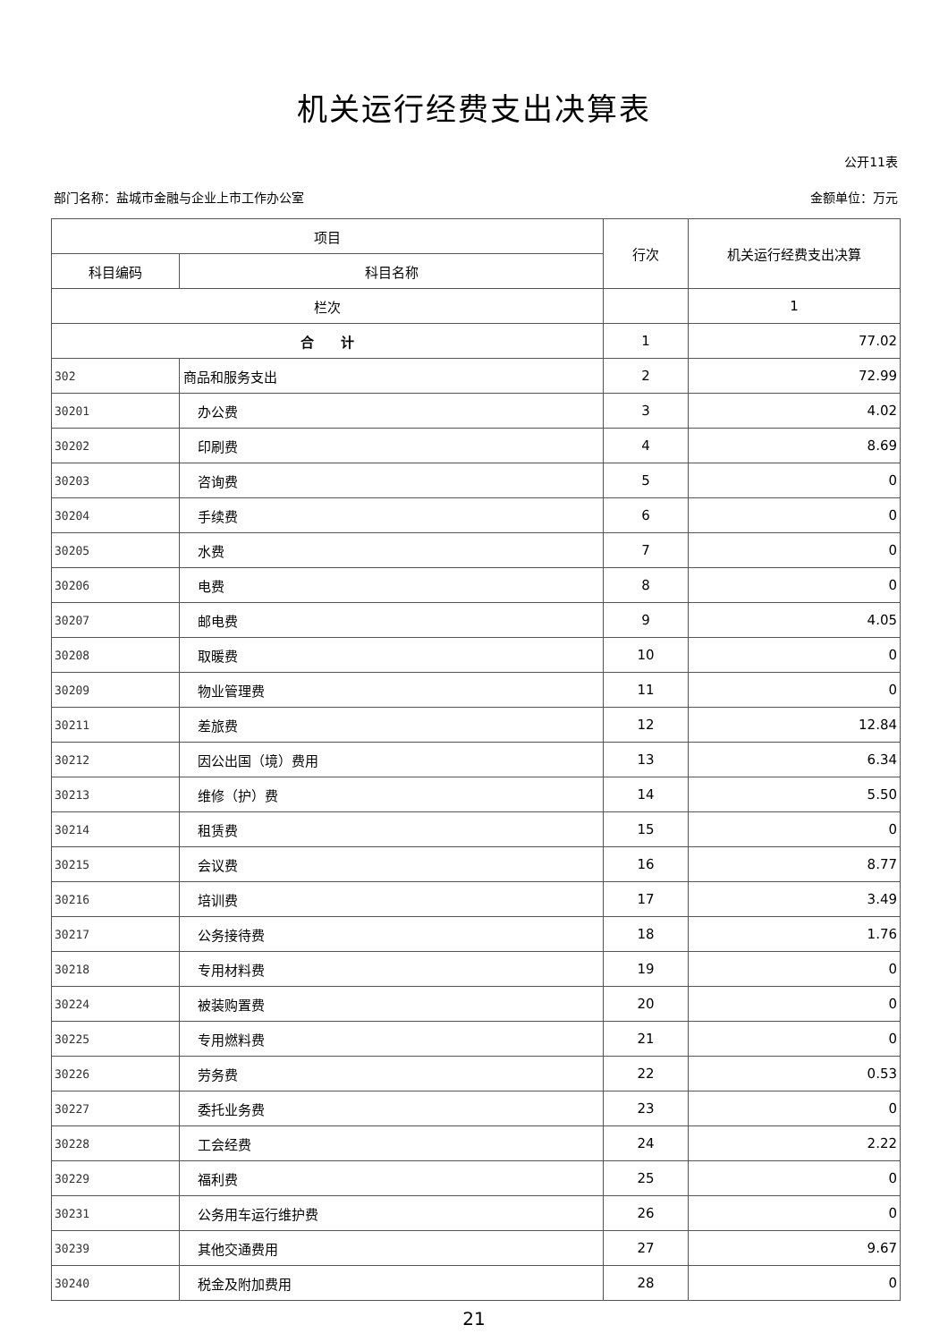机关运行经费支出决算表
公开11表
部门名称：盐城市金融与企业上市工作办公室 金额单位：万元
| 项目 | | 行次 | 机关运行经费支出决算 |
| --- | --- | --- | --- |
| 科目编码 | 科目名称 | | |
| 栏次 | | | 1 |
| 合 计 | | 1 | 77.02 |
| 302 | 商品和服务支出 | 2 | 72.99 |
| 30201 | 办公费 | 3 | 4.02 |
| 30202 | 印刷费 | 4 | 8.69 |
| 30203 | 咨询费 | 5 | 0 |
| 30204 | 手续费 | 6 | 0 |
| 30205 | 水费 | 7 | 0 |
| 30206 | 电费 | 8 | 0 |
| 30207 | 邮电费 | 9 | 4.05 |
| 30208 | 取暖费 | 10 | 0 |
| 30209 | 物业管理费 | 11 | 0 |
| 30211 | 差旅费 | 12 | 12.84 |
| 30212 | 因公出国（境）费用 | 13 | 6.34 |
| 30213 | 维修（护）费 | 14 | 5.50 |
| 30214 | 租赁费 | 15 | 0 |
| 30215 | 会议费 | 16 | 8.77 |
| 30216 | 培训费 | 17 | 3.49 |
| 30217 | 公务接待费 | 18 | 1.76 |
| 30218 | 专用材料费 | 19 | 0 |
| 30224 | 被装购置费 | 20 | 0 |
| 30225 | 专用燃料费 | 21 | 0 |
| 30226 | 劳务费 | 22 | 0.53 |
| 30227 | 委托业务费 | 23 | 0 |
| 30228 | 工会经费 | 24 | 2.22 |
| 30229 | 福利费 | 25 | 0 |
| 30231 | 公务用车运行维护费 | 26 | 0 |
| 30239 | 其他交通费用 | 27 | 9.67 |
| 30240 | 税金及附加费用 | 28 | 0 |
21